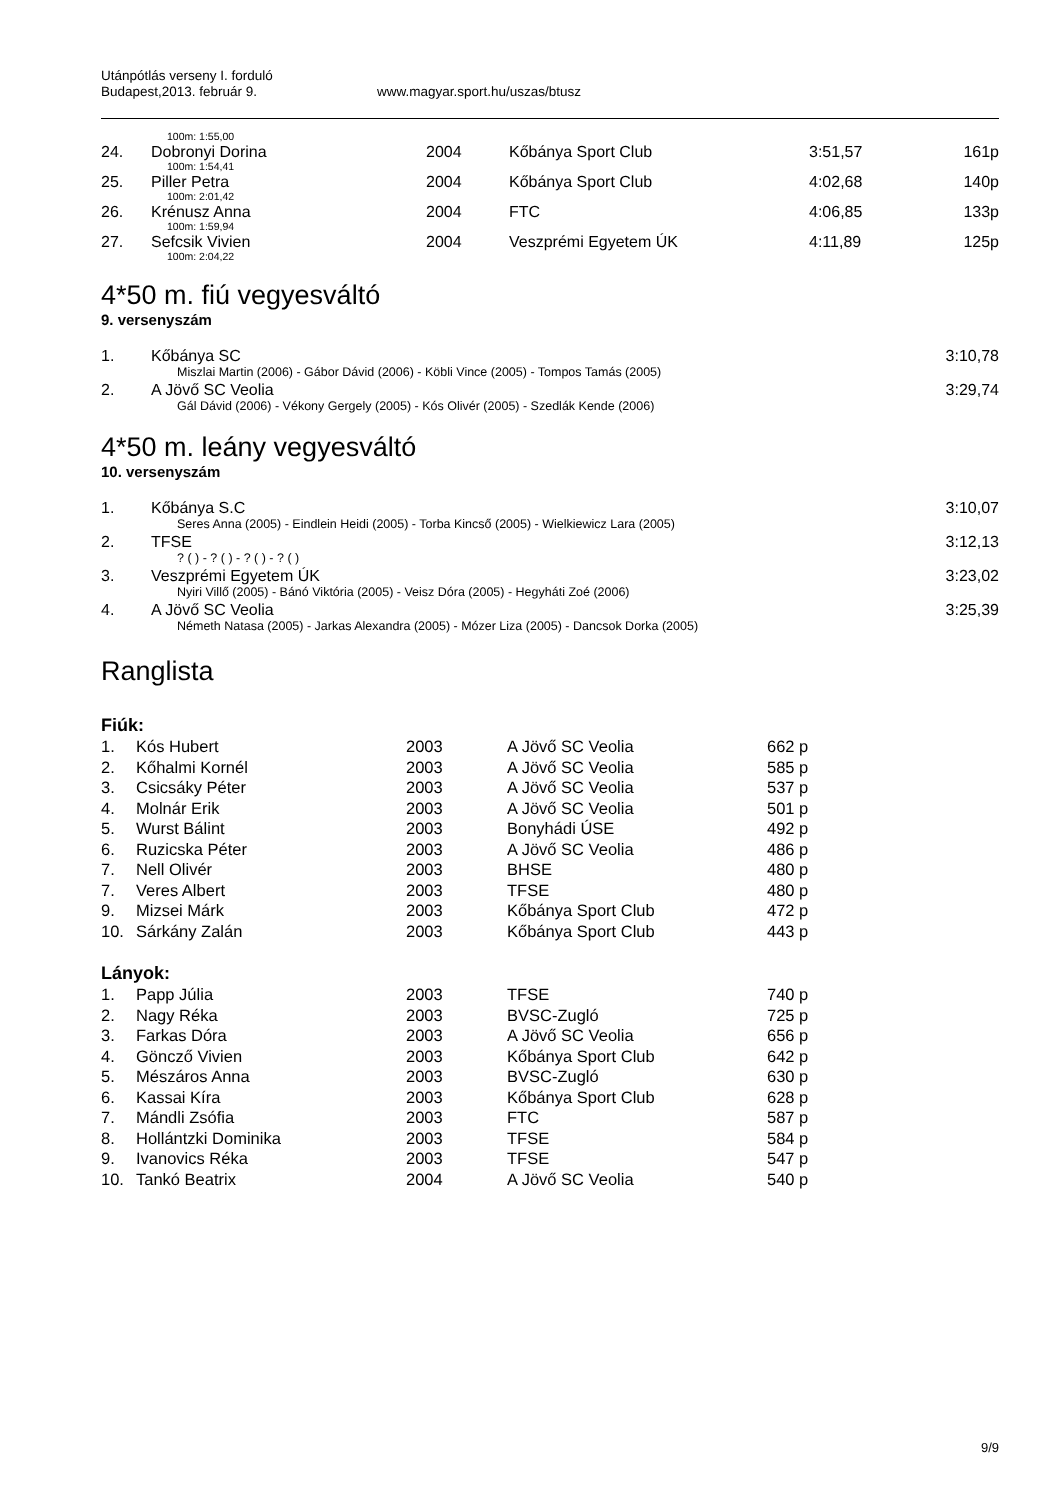Utánpótlás verseny I. forduló
Budapest,2013. február 9. www.magyar.sport.hu/uszas/btusz
| 100m: 1:55,00 | | | | | |
| 24. | Dobronyi Dorina | 2004 | Kőbánya Sport Club | 3:51,57 | 161p |
| 100m: 1:54,41 | | | | | |
| 25. | Piller Petra | 2004 | Kőbánya Sport Club | 4:02,68 | 140p |
| 100m: 2:01,42 | | | | | |
| 26. | Krénusz Anna | 2004 | FTC | 4:06,85 | 133p |
| 100m: 1:59,94 | | | | | |
| 27. | Sefcsik Vivien | 2004 | Veszprémi Egyetem ÚK | 4:11,89 | 125p |
| 100m: 2:04,22 | | | | | |
4*50 m. fiú vegyesváltó
9. versenyszám
| 1. | Kőbánya SC | 3:10,78 |
| Miszlai Martin (2006) - Gábor Dávid (2006) - Köbli Vince (2005) - Tompos Tamás (2005) | | |
| 2. | A Jövő SC Veolia | 3:29,74 |
| Gál Dávid (2006) - Vékony Gergely (2005) - Kós Olivér (2005) - Szedlák Kende (2006) | | |
4*50 m. leány vegyesváltó
10. versenyszám
| 1. | Kőbánya S.C | 3:10,07 |
| Seres Anna (2005) - Eindlein Heidi (2005) - Torba Kincső (2005) - Wielkiewicz Lara (2005) | | |
| 2. | TFSE | 3:12,13 |
| ? ( ) - ? ( ) - ? ( ) - ? ( ) | | |
| 3. | Veszprémi Egyetem ÚK | 3:23,02 |
| Nyiri Villő (2005) - Bánó Viktória (2005) - Veisz Dóra (2005) - Hegyháti Zoé (2006) | | |
| 4. | A Jövő SC Veolia | 3:25,39 |
| Németh Natasa (2005) - Jarkas Alexandra (2005) - Mózer Liza (2005) - Dancsok Dorka (2005) | | |
Ranglista
Fiúk:
| 1. | Kós Hubert | 2003 | A Jövő SC Veolia | 662 p |
| 2. | Kőhalmi Kornél | 2003 | A Jövő SC Veolia | 585 p |
| 3. | Csicsáky Péter | 2003 | A Jövő SC Veolia | 537 p |
| 4. | Molnár Erik | 2003 | A Jövő SC Veolia | 501 p |
| 5. | Wurst Bálint | 2003 | Bonyhádi ÚSE | 492 p |
| 6. | Ruzicska Péter | 2003 | A Jövő SC Veolia | 486 p |
| 7. | Nell Olivér | 2003 | BHSE | 480 p |
| 7. | Veres Albert | 2003 | TFSE | 480 p |
| 9. | Mizsei Márk | 2003 | Kőbánya Sport Club | 472 p |
| 10. | Sárkány Zalán | 2003 | Kőbánya Sport Club | 443 p |
Lányok:
| 1. | Papp Júlia | 2003 | TFSE | 740 p |
| 2. | Nagy Réka | 2003 | BVSC-Zugló | 725 p |
| 3. | Farkas Dóra | 2003 | A Jövő SC Veolia | 656 p |
| 4. | Göncző Vivien | 2003 | Kőbánya Sport Club | 642 p |
| 5. | Mészáros Anna | 2003 | BVSC-Zugló | 630 p |
| 6. | Kassai Kíra | 2003 | Kőbánya Sport Club | 628 p |
| 7. | Mándli Zsófia | 2003 | FTC | 587 p |
| 8. | Hollántzki Dominika | 2003 | TFSE | 584 p |
| 9. | Ivanovics Réka | 2003 | TFSE | 547 p |
| 10. | Tankó Beatrix | 2004 | A Jövő SC Veolia | 540 p |
9/9